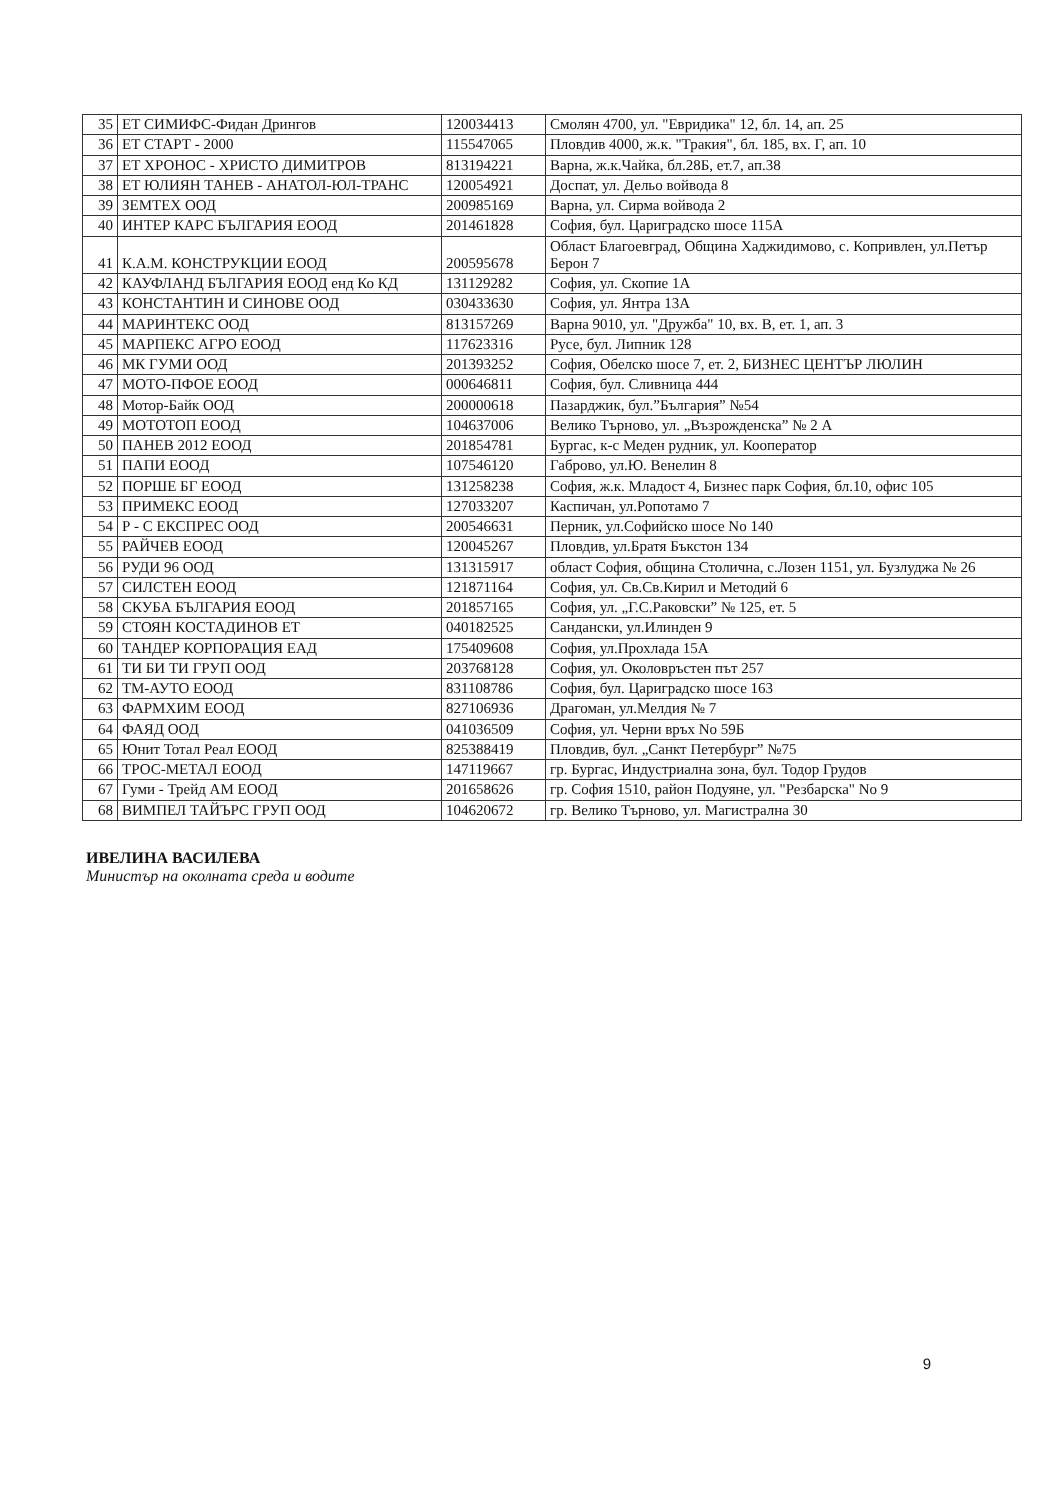| 35 | ЕТ СИМИФС-Фидан Дрингов | 120034413 | Смолян 4700, ул. "Евридика" 12, бл. 14, ап. 25 |
| 36 | ЕТ СТАРТ - 2000 | 115547065 | Пловдив 4000, ж.к. "Тракия", бл. 185, вх. Г, ап. 10 |
| 37 | ЕТ ХРОНОС - ХРИСТО ДИМИТРОВ | 813194221 | Варна, ж.к.Чайка, бл.28Б, ет.7, ап.38 |
| 38 | ЕТ ЮЛИЯН ТАНЕВ - АНАТОЛ-ЮЛ-ТРАНС | 120054921 | Доспат, ул. Дельо войвода 8 |
| 39 | ЗЕМТЕХ ООД | 200985169 | Варна, ул. Сирма войвода 2 |
| 40 | ИНТЕР КАРС БЪЛГАРИЯ ЕООД | 201461828 | София, бул. Цариградско шосе 115А |
| 41 | К.А.М. КОНСТРУКЦИИ ЕООД | 200595678 | Област Благоевград, Община Хаджидимово, с. Копривлен, ул.Петър Берон 7 |
| 42 | КАУФЛАНД БЪЛГАРИЯ ЕООД енд Ко КД | 131129282 | София, ул. Скопие 1А |
| 43 | КОНСТАНТИН И СИНОВЕ ООД | 030433630 | София, ул. Янтра 13А |
| 44 | МАРИНТЕКС ООД | 813157269 | Варна 9010, ул. "Дружба" 10, вх. В, ет. 1, ап. 3 |
| 45 | МАРПЕКС АГРО ЕООД | 117623316 | Русе, бул. Липник 128 |
| 46 | МК ГУМИ ООД | 201393252 | София, Обелско шосе 7, ет. 2, БИЗНЕС ЦЕНТЪР ЛЮЛИН |
| 47 | МОТО-ПФОЕ ЕООД | 000646811 | София, бул. Сливница 444 |
| 48 | Мотор-Байк ООД | 200000618 | Пазарджик, бул.”България” №54 |
| 49 | МОТОТОП ЕООД | 104637006 | Велико Търново, ул. „Възрожденска” № 2 А |
| 50 | ПАНЕВ 2012 ЕООД | 201854781 | Бургас, к-с Меден рудник, ул. Кооператор |
| 51 | ПАПИ ЕООД | 107546120 | Габрово, ул.Ю. Венелин 8 |
| 52 | ПОРШЕ БГ ЕООД | 131258238 | София, ж.к. Младост 4, Бизнес парк София, бл.10, офис 105 |
| 53 | ПРИМЕКС ЕООД | 127033207 | Каспичан, ул.Ропотамо 7 |
| 54 | Р - С ЕКСПРЕС ООД | 200546631 | Перник, ул.Софийско шосе No 140 |
| 55 | РАЙЧЕВ ЕООД | 120045267 | Пловдив, ул.Братя Бъкстон 134 |
| 56 | РУДИ 96 ООД | 131315917 | област София, община Столична, с.Лозен 1151, ул. Бузлуджа № 26 |
| 57 | СИЛСТЕН ЕООД | 121871164 | София, ул. Св.Св.Кирил и Методий 6 |
| 58 | СКУБА БЪЛГАРИЯ ЕООД | 201857165 | София, ул. „Г.С.Раковски” № 125, ет. 5 |
| 59 | СТОЯН КОСТАДИНОВ ЕТ | 040182525 | Сандански, ул.Илинден 9 |
| 60 | ТАНДЕР КОРПОРАЦИЯ ЕАД | 175409608 | София, ул.Прохлада 15А |
| 61 | ТИ БИ ТИ ГРУП ООД | 203768128 | София, ул. Околовръстен път 257 |
| 62 | ТМ-АУТО ЕООД | 831108786 | София, бул. Цариградско шосе 163 |
| 63 | ФАРМХИМ ЕООД | 827106936 | Драгоман, ул.Мелдия № 7 |
| 64 | ФАЯД ООД | 041036509 | София, ул. Черни връх No 59Б |
| 65 | Юнит Тотал Реал ЕООД | 825388419 | Пловдив, бул. „Санкт Петербург” №75 |
| 66 | ТРОС-МЕТАЛ ЕООД | 147119667 | гр. Бургас, Индустриална зона, бул. Тодор Грудов |
| 67 | Гуми - Трейд АМ ЕООД | 201658626 | гр. София 1510, район Подуяне, ул. "Резбарска" No 9 |
| 68 | ВИМПЕЛ ТАЙЪРС ГРУП ООД | 104620672 | гр. Велико Търново, ул. Магистрална 30 |
ИВЕЛИНА ВАСИЛЕВА
Министър на околната среда и водите
9